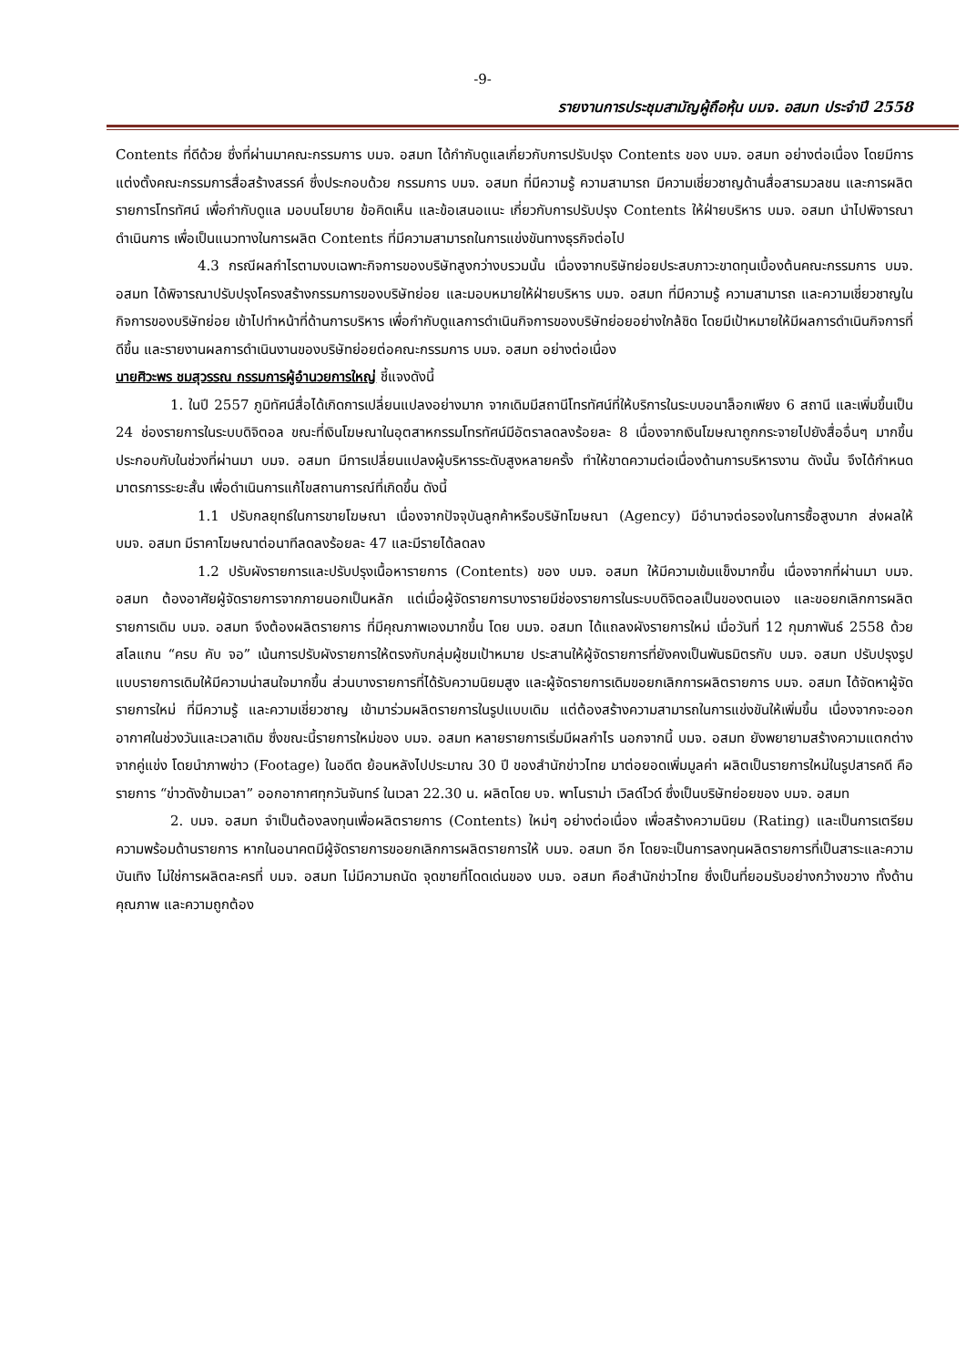-9-
รายงานการประชุมสามัญผู้ถือหุ้น บมจ. อสมท ประจำปี 2558
Contents ที่ดีด้วย ซึ่งที่ผ่านมาคณะกรรมการ บมจ. อสมท ได้กำกับดูแลเกี่ยวกับการปรับปรุง Contents ของ บมจ. อสมท อย่างต่อเนื่อง โดยมีการแต่งตั้งคณะกรรมการสื่อสร้างสรรค์ ซึ่งประกอบด้วย กรรมการ บมจ. อสมท ที่มีความรู้ ความสามารถ มีความเชี่ยวชาญด้านสื่อสารมวลชน และการผลิตรายการโทรทัศน์ เพื่อกำกับดูแล มอบนโยบาย ข้อคิดเห็น และข้อเสนอแนะ เกี่ยวกับการปรับปรุง Contents ให้ฝ่ายบริหาร บมจ. อสมท นำไปพิจารณาดำเนินการ เพื่อเป็นแนวทางในการผลิต Contents ที่มีความสามารถในการแข่งขันทางธุรกิจต่อไป
4.3 กรณีผลกำไรตามงบเฉพาะกิจการของบริษัทสูงกว่างบรวมนั้น เนื่องจากบริษัทย่อยประสบภาวะขาดทุนเบื้องต้นคณะกรรมการ บมจ. อสมท ได้พิจารณาปรับปรุงโครงสร้างกรรมการของบริษัทย่อย และมอบหมายให้ฝ่ายบริหาร บมจ. อสมท ที่มีความรู้ ความสามารถ และความเชี่ยวชาญในกิจการของบริษัทย่อย เข้าไปทำหน้าที่ด้านการบริหาร เพื่อกำกับดูแลการดำเนินกิจการของบริษัทย่อยอย่างใกล้ชิด โดยมีเป้าหมายให้มีผลการดำเนินกิจการที่ดีขึ้น และรายงานผลการดำเนินงานของบริษัทย่อยต่อคณะกรรมการ บมจ. อสมท อย่างต่อเนื่อง
นายศิวะพร ชมสุวรรณ กรรมการผู้อำนวยการใหญ่ ชี้แจงดังนี้
1. ในปี 2557 ภูมิทัศน์สื่อได้เกิดการเปลี่ยนแปลงอย่างมาก จากเดิมมีสถานีโทรทัศน์ที่ให้บริการในระบบอนาล็อกเพียง 6 สถานี และเพิ่มขึ้นเป็น 24 ช่องรายการในระบบดิจิตอล ขณะที่เงินโฆษณาในอุตสาหกรรมโทรทัศน์มีอัตราลดลงร้อยละ 8 เนื่องจากเงินโฆษณาถูกกระจายไปยังสื่ออื่นๆ มากขึ้น ประกอบกับในช่วงที่ผ่านมา บมจ. อสมท มีการเปลี่ยนแปลงผู้บริหารระดับสูงหลายครั้ง ทำให้ขาดความต่อเนื่องด้านการบริหารงาน ดังนั้น จึงได้กำหนดมาตรการระยะสั้น เพื่อดำเนินการแก้ไขสถานการณ์ที่เกิดขึ้น ดังนี้
1.1 ปรับกลยุทธ์ในการขายโฆษณา เนื่องจากปัจจุบันลูกค้าหรือบริษัทโฆษณา (Agency) มีอำนาจต่อรองในการซื้อสูงมาก ส่งผลให้ บมจ. อสมท มีราคาโฆษณาต่อนาทีลดลงร้อยละ 47 และมีรายได้ลดลง
1.2 ปรับผังรายการและปรับปรุงเนื้อหารายการ (Contents) ของ บมจ. อสมท ให้มีความเข้มแข็งมากขึ้น เนื่องจากที่ผ่านมา บมจ. อสมท ต้องอาศัยผู้จัดรายการจากภายนอกเป็นหลัก แต่เมื่อผู้จัดรายการบางรายมีช่องรายการในระบบดิจิตอลเป็นของตนเอง และขอยกเลิกการผลิตรายการเดิม บมจ. อสมท จึงต้องผลิตรายการ ที่มีคุณภาพเองมากขึ้น โดย บมจ. อสมท ได้แถลงผังรายการใหม่ เมื่อวันที่ 12 กุมภาพันธ์ 2558 ด้วยสโลแกน “ครบ คับ จอ” เน้นการปรับผังรายการให้ตรงกับกลุ่มผู้ชมเป้าหมาย ประสานให้ผู้จัดรายการที่ยังคงเป็นพันธมิตรกับ บมจ. อสมท ปรับปรุงรูปแบบรายการเดิมให้มีความน่าสนใจมากขึ้น ส่วนบางรายการที่ได้รับความนิยมสูง และผู้จัดรายการเดิมขอยกเลิกการผลิตรายการ บมจ. อสมท ได้จัดหาผู้จัดรายการใหม่ ที่มีความรู้ และความเชี่ยวชาญ เข้ามาร่วมผลิตรายการในรูปแบบเดิม แต่ต้องสร้างความสามารถในการแข่งขันให้เพิ่มขึ้น เนื่องจากจะออกอากาศในช่วงวันและเวลาเดิม ซึ่งขณะนี้รายการใหม่ของ บมจ. อสมท หลายรายการเริ่มมีผลกำไร นอกจากนี้ บมจ. อสมท ยังพยายามสร้างความแตกต่างจากคู่แข่ง โดยนำภาพข่าว (Footage) ในอดีต ย้อนหลังไปประมาณ 30 ปี ของสำนักข่าวไทย มาต่อยอดเพิ่มมูลค่า ผลิตเป็นรายการใหม่ในรูปสารคดี คือรายการ “ข่าวดังข้ามเวลา” ออกอากาศทุกวันจันทร์ ในเวลา 22.30 น. ผลิตโดย บจ. พาโนราม่า เวิลด์ไวด์ ซึ่งเป็นบริษัทย่อยของ บมจ. อสมท
2. บมจ. อสมท จำเป็นต้องลงทุนเพื่อผลิตรายการ (Contents) ใหม่ๆ อย่างต่อเนื่อง เพื่อสร้างความนิยม (Rating) และเป็นการเตรียมความพร้อมด้านรายการ หากในอนาคตมีผู้จัดรายการขอยกเลิกการผลิตรายการให้ บมจ. อสมท อีก โดยจะเป็นการลงทุนผลิตรายการที่เป็นสาระและความบันเทิง ไม่ใช่การผลิตละครที่ บมจ. อสมท ไม่มีความถนัด จุดขายที่โดดเด่นของ บมจ. อสมท คือสำนักข่าวไทย ซึ่งเป็นที่ยอมรับอย่างกว้างขวาง ทั้งด้านคุณภาพ และความถูกต้อง